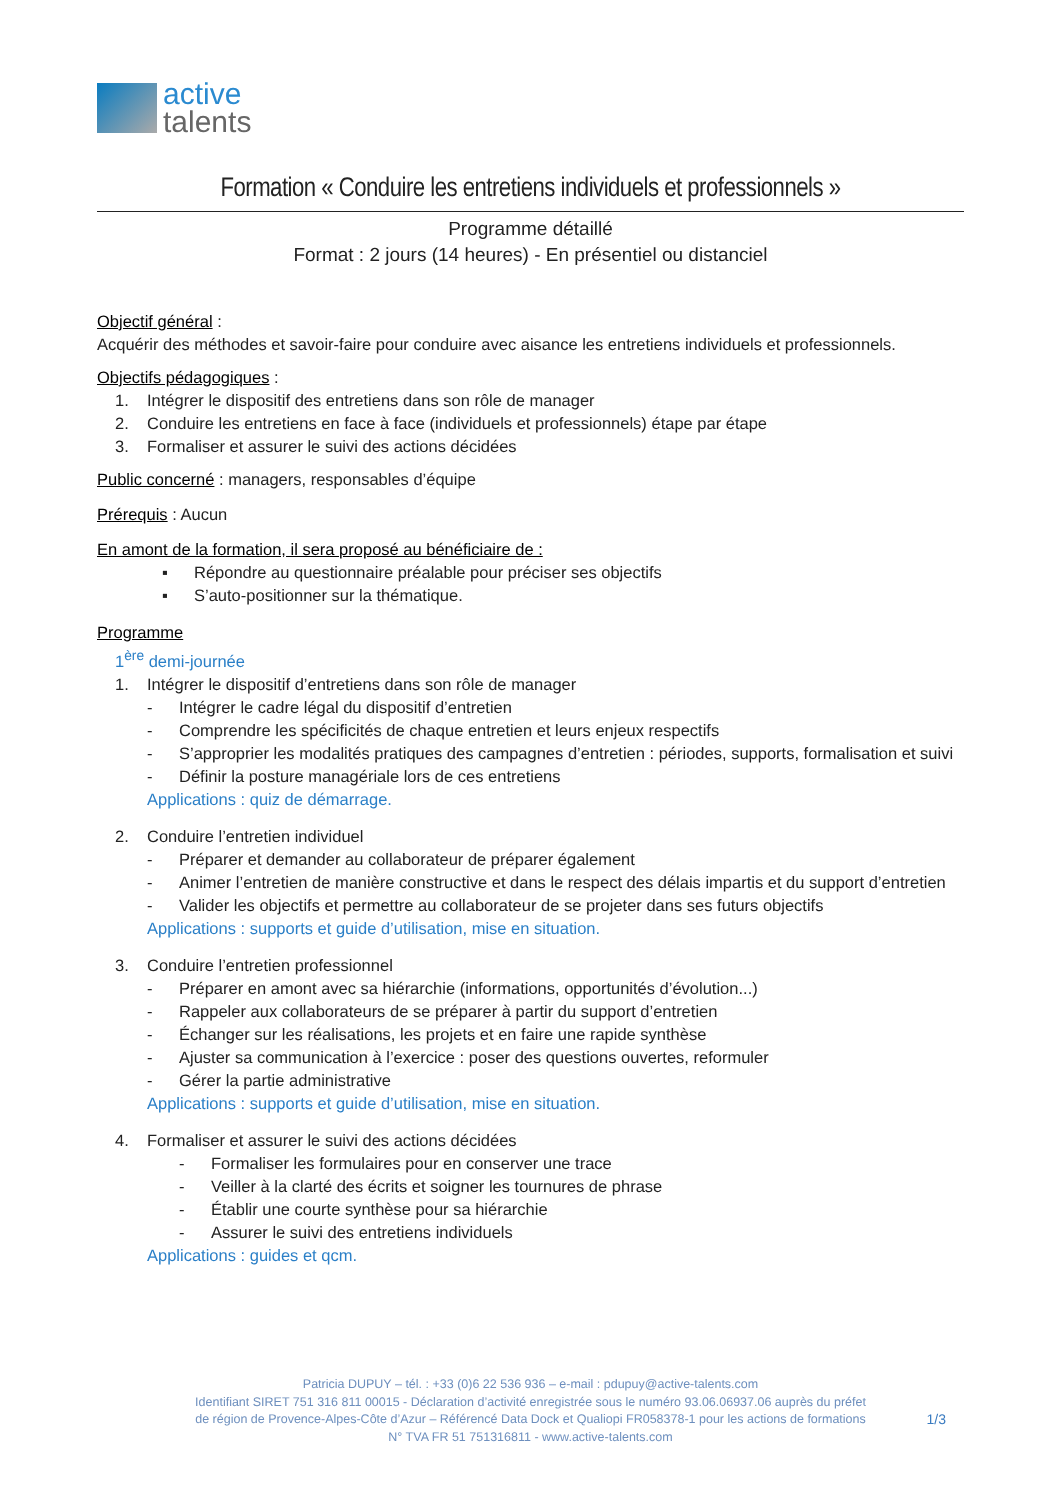active
talents
Formation « Conduire les entretiens individuels et professionnels »
Programme détaillé
Format : 2 jours (14 heures) - En présentiel ou distanciel
Objectif général :
Acquérir des méthodes et savoir-faire pour conduire avec aisance les entretiens individuels et professionnels.
Objectifs pédagogiques :
1. Intégrer le dispositif des entretiens dans son rôle de manager
2. Conduire les entretiens en face à face (individuels et professionnels) étape par étape
3. Formaliser et assurer le suivi des actions décidées
Public concerné : managers, responsables d’équipe
Prérequis : Aucun
En amont de la formation, il sera proposé au bénéficiaire de :
▪ Répondre au questionnaire préalable pour préciser ses objectifs
▪ S’auto-positionner sur la thématique.
Programme
1<sup>ère</sup> demi-journée
1. Intégrer le dispositif d’entretiens dans son rôle de manager
- Intégrer le cadre légal du dispositif d’entretien
- Comprendre les spécificités de chaque entretien et leurs enjeux respectifs
- S’approprier les modalités pratiques des campagnes d’entretien : périodes, supports, formalisation et suivi
- Définir la posture managériale lors de ces entretiens
Applications : quiz de démarrage.
2. Conduire l’entretien individuel
- Préparer et demander au collaborateur de préparer également
- Animer l’entretien de manière constructive et dans le respect des délais impartis et du support d’entretien
- Valider les objectifs et permettre au collaborateur de se projeter dans ses futurs objectifs
Applications : supports et guide d’utilisation, mise en situation.
3. Conduire l’entretien professionnel
- Préparer en amont avec sa hiérarchie (informations, opportunités d’évolution...)
- Rappeler aux collaborateurs de se préparer à partir du support d’entretien
- Échanger sur les réalisations, les projets et en faire une rapide synthèse
- Ajuster sa communication à l’exercice : poser des questions ouvertes, reformuler
- Gérer la partie administrative
Applications : supports et guide d’utilisation, mise en situation.
4. Formaliser et assurer le suivi des actions décidées
- Formaliser les formulaires pour en conserver une trace
- Veiller à la clarté des écrits et soigner les tournures de phrase
- Établir une courte synthèse pour sa hiérarchie
- Assurer le suivi des entretiens individuels
Applications : guides et qcm.
Patricia DUPUY – tél. : +33 (0)6 22 536 936 – e-mail : pdupuy@active-talents.com
Identifiant SIRET 751 316 811 00015 - Déclaration d’activité enregistrée sous le numéro 93.06.06937.06 auprès du préfet
de région de Provence-Alpes-Côte d’Azur – Référencé Data Dock et Qualiopi FR058378-1 pour les actions de formations
1/3
N° TVA FR 51 751316811 - www.active-talents.com